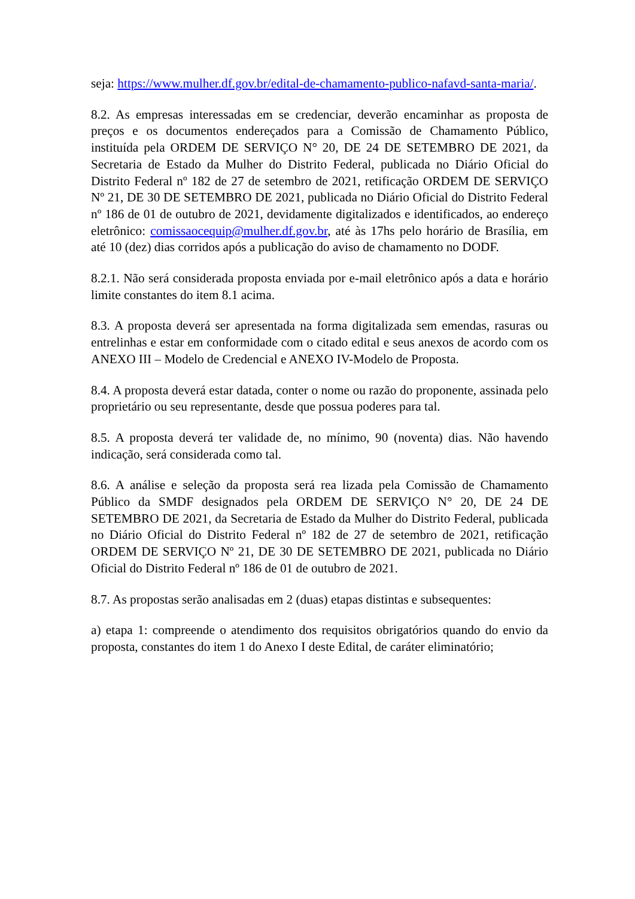seja: https://www.mulher.df.gov.br/edital-de-chamamento-publico-nafavd-santa-maria/.
8.2. As empresas interessadas em se credenciar, deverão encaminhar as proposta de preços e os documentos endereçados para a Comissão de Chamamento Público, instituída pela ORDEM DE SERVIÇO N° 20, DE 24 DE SETEMBRO DE 2021, da Secretaria de Estado da Mulher do Distrito Federal, publicada no Diário Oficial do Distrito Federal nº 182 de 27 de setembro de 2021, retificação ORDEM DE SERVIÇO Nº 21, DE 30 DE SETEMBRO DE 2021, publicada no Diário Oficial do Distrito Federal nº 186 de 01 de outubro de 2021, devidamente digitalizados e identificados, ao endereço eletrônico: comissaocequip@mulher.df.gov.br, até às 17hs pelo horário de Brasília, em até 10 (dez) dias corridos após a publicação do aviso de chamamento no DODF.
8.2.1. Não será considerada proposta enviada por e-mail eletrônico após a data e horário limite constantes do item 8.1 acima.
8.3. A proposta deverá ser apresentada na forma digitalizada sem emendas, rasuras ou entrelinhas e estar em conformidade com o citado edital e seus anexos de acordo com os ANEXO III – Modelo de Credencial e ANEXO IV-Modelo de Proposta.
8.4. A proposta deverá estar datada, conter o nome ou razão do proponente, assinada pelo proprietário ou seu representante, desde que possua poderes para tal.
8.5. A proposta deverá ter validade de, no mínimo, 90 (noventa) dias. Não havendo indicação, será considerada como tal.
8.6. A análise e seleção da proposta será rea lizada pela Comissão de Chamamento Público da SMDF designados pela ORDEM DE SERVIÇO N° 20, DE 24 DE SETEMBRO DE 2021, da Secretaria de Estado da Mulher do Distrito Federal, publicada no Diário Oficial do Distrito Federal nº 182 de 27 de setembro de 2021, retificação ORDEM DE SERVIÇO Nº 21, DE 30 DE SETEMBRO DE 2021, publicada no Diário Oficial do Distrito Federal nº 186 de 01 de outubro de 2021.
8.7. As propostas serão analisadas em 2 (duas) etapas distintas e subsequentes:
a) etapa 1: compreende o atendimento dos requisitos obrigatórios quando do envio da proposta, constantes do item 1 do Anexo I deste Edital, de caráter eliminatório;